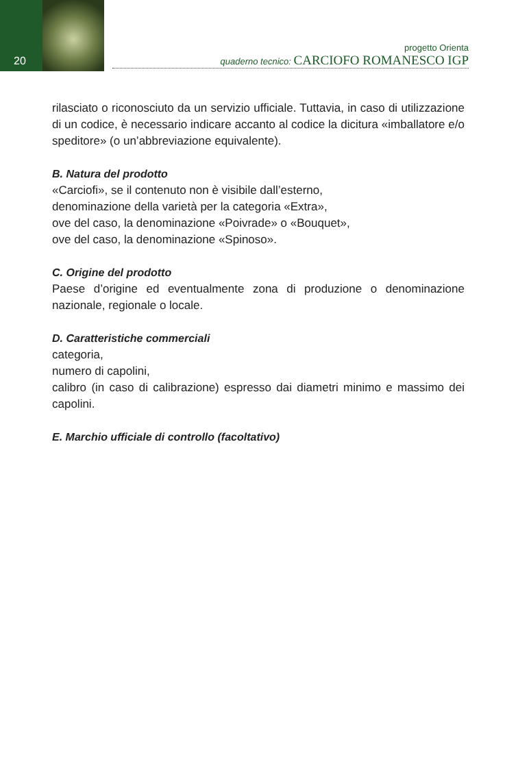20
progetto Orienta
quaderno tecnico: CARCIOFO ROMANESCO IGP
rilasciato o riconosciuto da un servizio ufficiale. Tuttavia, in caso di utilizzazione di un codice, è necessario indicare accanto al codice la dicitura «imballatore e/o speditore» (o un’abbreviazione equivalente).
B. Natura del prodotto
«Carciofi», se il contenuto non è visibile dall’esterno,
denominazione della varietà per la categoria «Extra»,
ove del caso, la denominazione «Poivrade» o «Bouquet»,
ove del caso, la denominazione «Spinoso».
C. Origine del prodotto
Paese d’origine ed eventualmente zona di produzione o denominazione nazionale, regionale o locale.
D. Caratteristiche commerciali
categoria,
numero di capolini,
calibro (in caso di calibrazione) espresso dai diametri minimo e massimo dei capolini.
E. Marchio ufficiale di controllo (facoltativo)